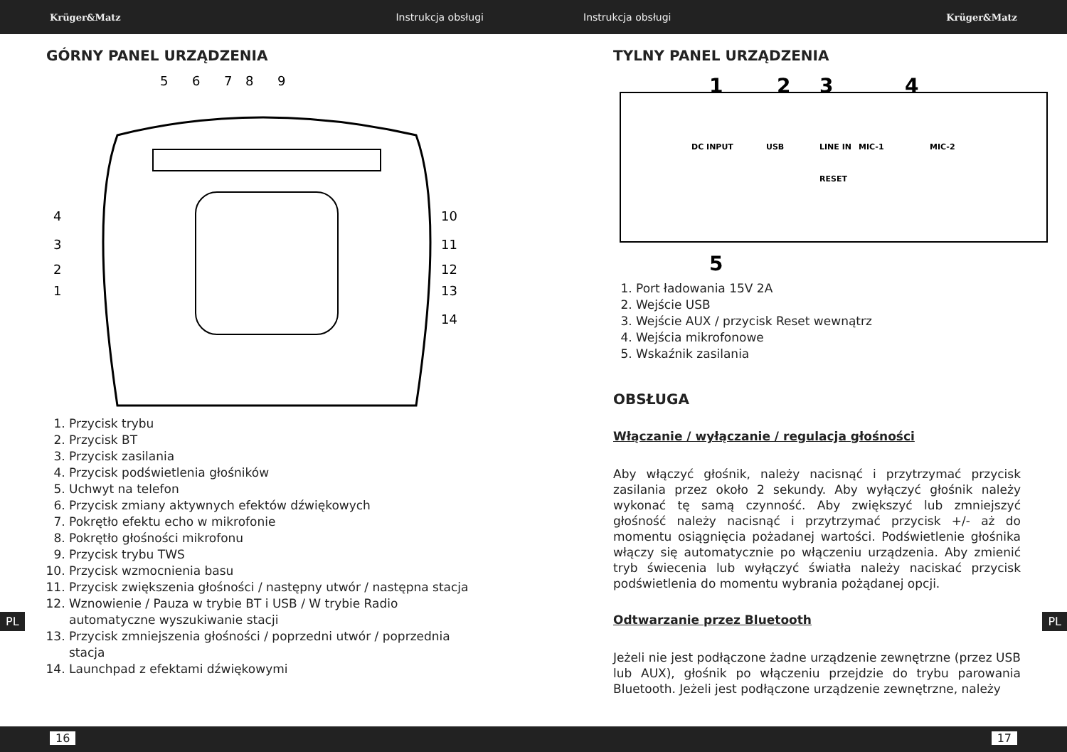Krüger&Matz Instrukcja obsługi Instrukcja obsługi Krüger&Matz
GÓRNY PANEL URZĄDZENIA
5
6
7
8
9
4
3
2
1
10
11
12
13
14
1. Przycisk trybu
2. Przycisk BT
3. Przycisk zasilania
4. Przycisk podświetlenia głośników
5. Uchwyt na telefon
6. Przycisk zmiany aktywnych efektów dźwiękowych
7. Pokrętło efektu echo w mikrofonie
8. Pokrętło głośności mikrofonu
9. Przycisk trybu TWS
10. Przycisk wzmocnienia basu
11. Przycisk zwiększenia głośności / następny utwór / następna stacja
12. Wznowienie / Pauza w trybie BT i USB / W trybie Radio automatyczne wyszukiwanie stacji
13. Przycisk zmniejszenia głośności / poprzedni utwór / poprzednia stacja
14. Launchpad z efektami dźwiękowymi
TYLNY PANEL URZĄDZENIA
DC INPUT
USB
LINE IN
RESET
MIC-1
MIC-2
1
2
3
4
5
1. Port ładowania 15V 2A
2. Wejście USB
3. Wejście AUX / przycisk Reset wewnątrz
4. Wejścia mikrofonowe
5. Wskaźnik zasilania
OBSŁUGA
Włączanie / wyłączanie / regulacja głośności
Aby włączyć głośnik, należy nacisnąć i przytrzymać przycisk zasilania przez około 2 sekundy. Aby wyłączyć głośnik należy wykonać tę samą czynność. Aby zwiększyć lub zmniejszyć głośność należy nacisnąć i przytrzymać przycisk +/- aż do momentu osiągnięcia pożadanej wartości. Podświetlenie głośnika włączy się automatycznie po włączeniu urządzenia. Aby zmienić tryb świecenia lub wyłączyć światła należy naciskać przycisk podświetlenia do momentu wybrania pożądanej opcji.
Odtwarzanie przez Bluetooth
Jeżeli nie jest podłączone żadne urządzenie zewnętrzne (przez USB lub AUX), głośnik po włączeniu przejdzie do trybu parowania Bluetooth. Jeżeli jest podłączone urządzenie zewnętrzne, należy
PL PL
16 17